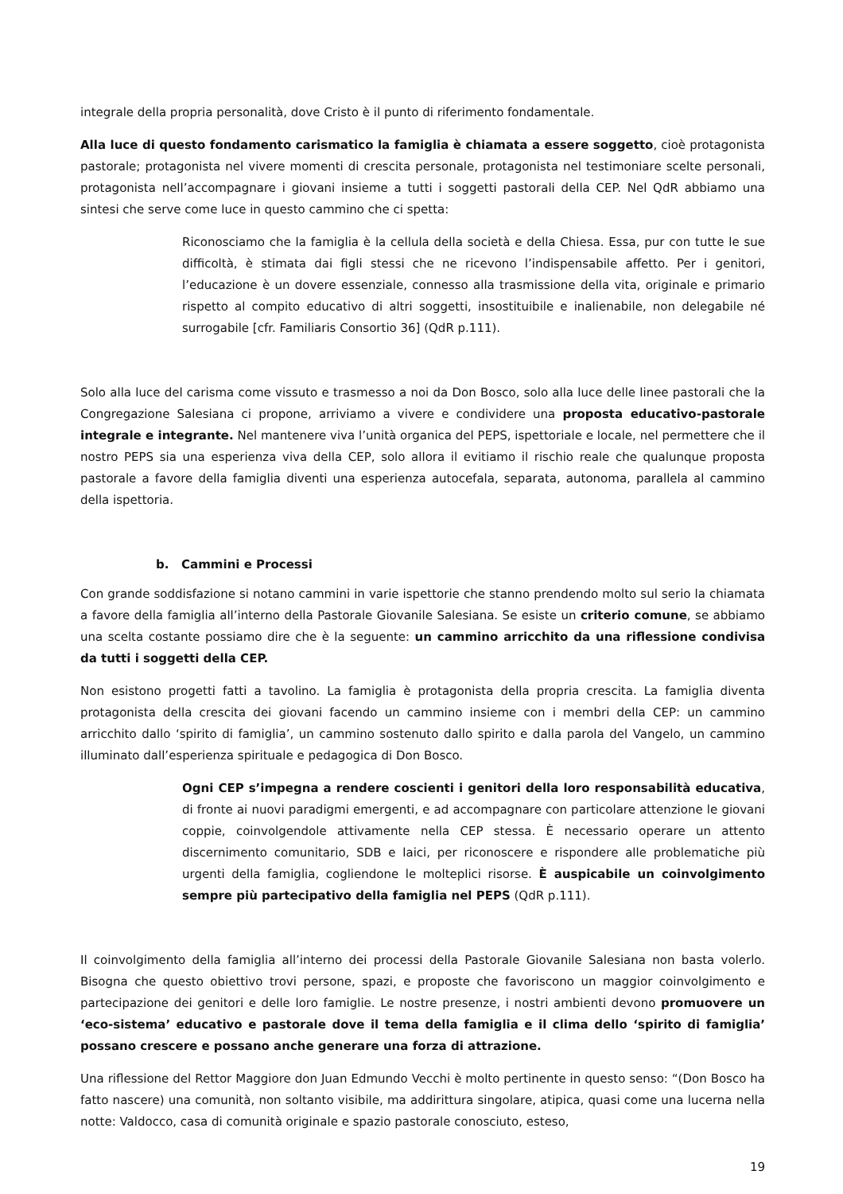integrale della propria personalità, dove Cristo è il punto di riferimento fondamentale.
Alla luce di questo fondamento carismatico la famiglia è chiamata a essere soggetto, cioè protagonista pastorale; protagonista nel vivere momenti di crescita personale, protagonista nel testimoniare scelte personali, protagonista nell’accompagnare i giovani insieme a tutti i soggetti pastorali della CEP. Nel QdR abbiamo una sintesi che serve come luce in questo cammino che ci spetta:
Riconosciamo che la famiglia è la cellula della società e della Chiesa. Essa, pur con tutte le sue difficoltà, è stimata dai figli stessi che ne ricevono l’indispensabile affetto. Per i genitori, l’educazione è un dovere essenziale, connesso alla trasmissione della vita, originale e primario rispetto al compito educativo di altri soggetti, insostituibile e inalienabile, non delegabile né surrogabile [cfr. Familiaris Consortio 36] (QdR p.111).
Solo alla luce del carisma come vissuto e trasmesso a noi da Don Bosco, solo alla luce delle linee pastorali che la Congregazione Salesiana ci propone, arriviamo a vivere e condividere una proposta educativo-pastorale integrale e integrante. Nel mantenere viva l’unità organica del PEPS, ispettoriale e locale, nel permettere che il nostro PEPS sia una esperienza viva della CEP, solo allora il evitiamo il rischio reale che qualunque proposta pastorale a favore della famiglia diventi una esperienza autocefala, separata, autonoma, parallela al cammino della ispettoria.
b. Cammini e Processi
Con grande soddisfazione si notano cammini in varie ispettorie che stanno prendendo molto sul serio la chiamata a favore della famiglia all’interno della Pastorale Giovanile Salesiana. Se esiste un criterio comune, se abbiamo una scelta costante possiamo dire che è la seguente: un cammino arricchito da una riflessione condivisa da tutti i soggetti della CEP.
Non esistono progetti fatti a tavolino. La famiglia è protagonista della propria crescita. La famiglia diventa protagonista della crescita dei giovani facendo un cammino insieme con i membri della CEP: un cammino arricchito dallo ‘spirito di famiglia’, un cammino sostenuto dallo spirito e dalla parola del Vangelo, un cammino illuminato dall’esperienza spirituale e pedagogica di Don Bosco.
Ogni CEP s’impegna a rendere coscienti i genitori della loro responsabilità educativa, di fronte ai nuovi paradigmi emergenti, e ad accompagnare con particolare attenzione le giovani coppie, coinvolgendole attivamente nella CEP stessa. È necessario operare un attento discernimento comunitario, SDB e laici, per riconoscere e rispondere alle problematiche più urgenti della famiglia, cogliendone le molteplici risorse. È auspicabile un coinvolgimento sempre più partecipativo della famiglia nel PEPS (QdR p.111).
Il coinvolgimento della famiglia all’interno dei processi della Pastorale Giovanile Salesiana non basta volerlo. Bisogna che questo obiettivo trovi persone, spazi, e proposte che favoriscono un maggior coinvolgimento e partecipazione dei genitori e delle loro famiglie. Le nostre presenze, i nostri ambienti devono promuovere un ‘eco-sistema’ educativo e pastorale dove il tema della famiglia e il clima dello ‘spirito di famiglia’ possano crescere e possano anche generare una forza di attrazione.
Una riflessione del Rettor Maggiore don Juan Edmundo Vecchi è molto pertinente in questo senso: “(Don Bosco ha fatto nascere) una comunità, non soltanto visibile, ma addirittura singolare, atipica, quasi come una lucerna nella notte: Valdocco, casa di comunità originale e spazio pastorale conosciuto, esteso,
19